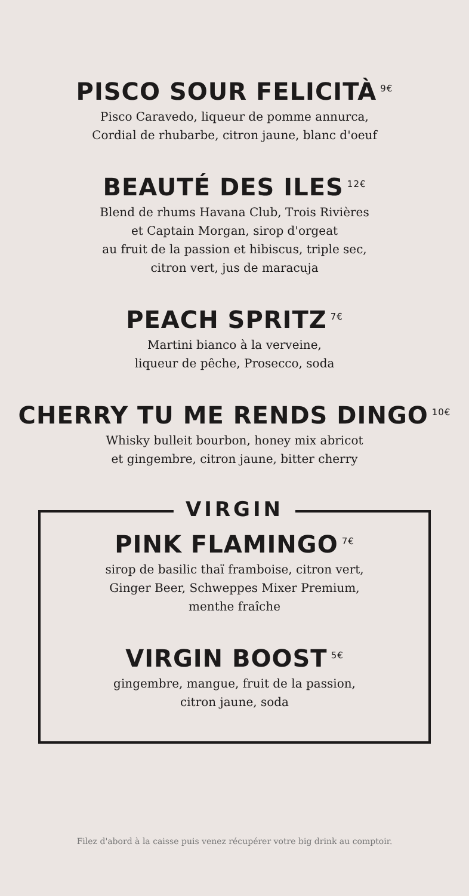PISCO SOUR FELICITÀ<sup>9€</sup>
Pisco Caravedo, liqueur de pomme annurca,
Cordial de rhubarbe, citron jaune, blanc d'oeuf
BEAUTÉ DES ILES<sup>12€</sup>
Blend de rhums Havana Club, Trois Rivières
et Captain Morgan, sirop d'orgeat
au fruit de la passion et hibiscus, triple sec,
citron vert, jus de maracuja
PEACH SPRITZ<sup>7€</sup>
Martini bianco à la verveine,
liqueur de pêche, Prosecco, soda
CHERRY TU ME RENDS DINGO<sup>10€</sup>
Whisky bulleit bourbon, honey mix abricot
et gingembre, citron jaune, bitter cherry
VIRGIN
PINK FLAMINGO<sup>7€</sup>
sirop de basilic thaï framboise, citron vert,
Ginger Beer, Schweppes Mixer Premium,
menthe fraîche
VIRGIN BOOST<sup>5€</sup>
gingembre, mangue, fruit de la passion,
citron jaune, soda
Filez d'abord à la caisse puis venez récupérer votre big drink au comptoir.